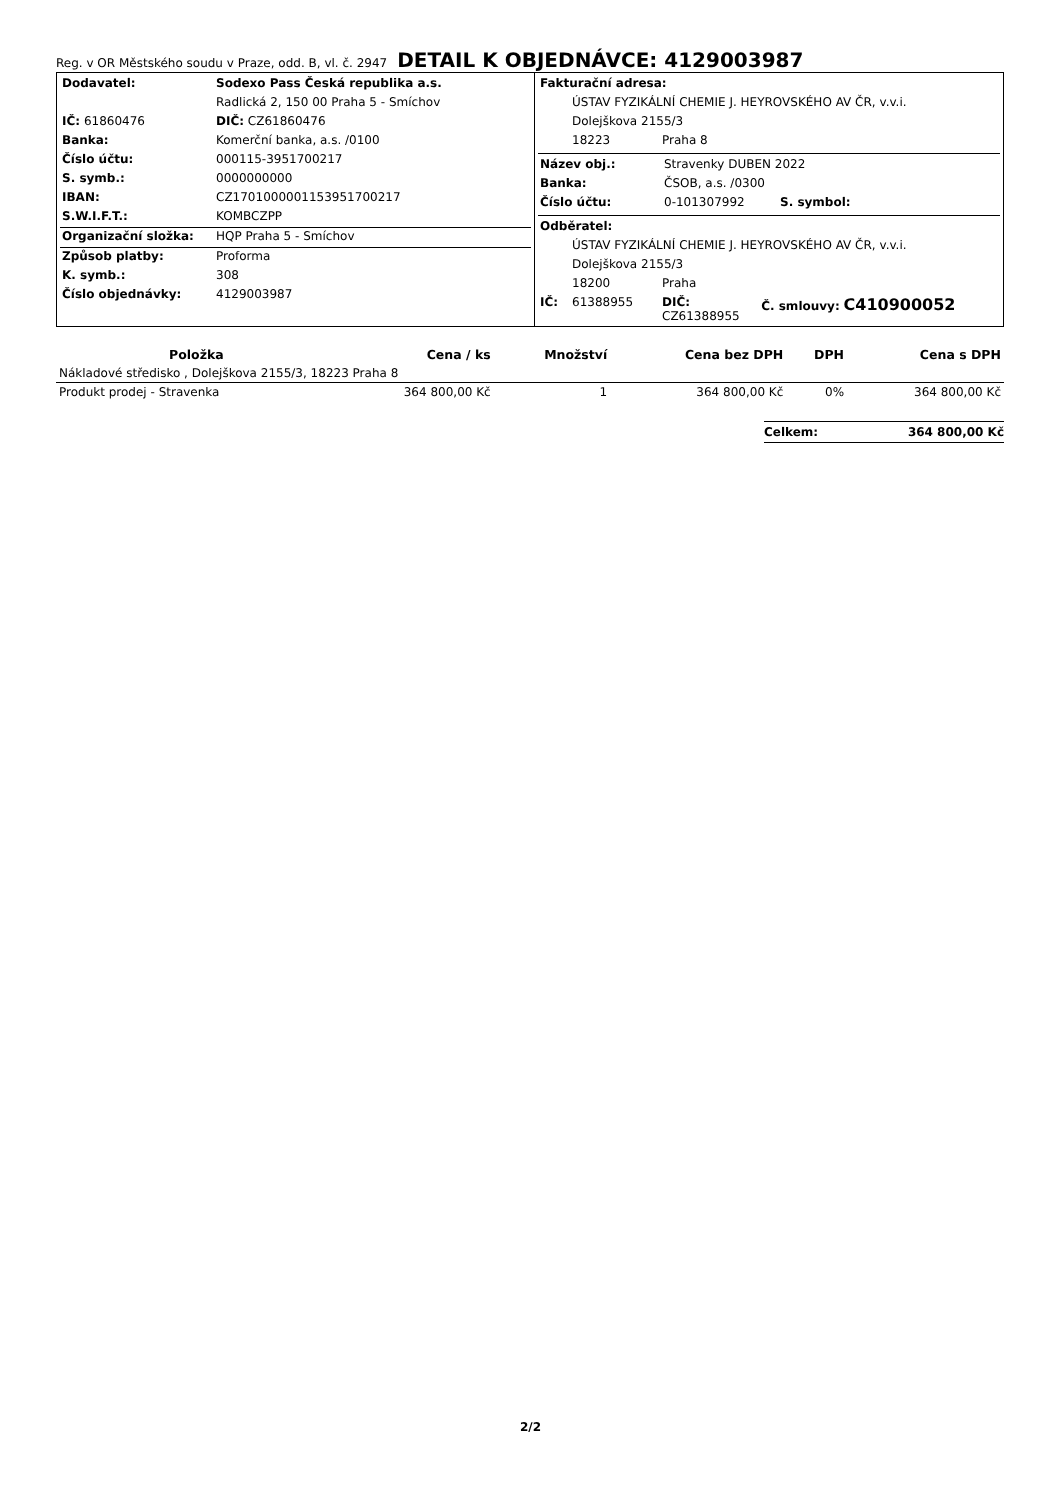Reg. v OR Městského soudu v Praze, odd. B, vl. č. 2947
DETAIL K OBJEDNÁVCE: 4129003987
| Dodavatel: | Sodexo Pass Česká republika a.s. |
| | Radlická 2, 150 00 Praha 5 - Smíchov |
| IČ: 61860476 | DIČ: CZ61860476 |
| Banka: | Komerční banka, a.s. /0100 |
| Číslo účtu: | 000115-3951700217 |
| S. symb.: | 0000000000 |
| IBAN: | CZ1701000001153951700217 |
| S.W.I.F.T.: | KOMBCZPP |
| Organizační složka: | HQP Praha 5 - Smíchov |
| Způsob platby: | Proforma |
| K. symb.: | 308 |
| Číslo objednávky: | 4129003987 |
| Fakturační adresa: | | |
| | ÚSTAV FYZIKÁLNÍ CHEMIE J. HEYROVSKÉHO AV ČR, v.v.i. | |
| | Dolejškova 2155/3 | |
| | 18223 | Praha 8 |
| Název obj.: | Stravenky DUBEN 2022 | |
| Banka: | ČSOB, a.s. /0300 | |
| Číslo účtu: | 0-101307992 | S. symbol: |
| Odběratel: | | | |
| | ÚSTAV FYZIKÁLNÍ CHEMIE J. HEYROVSKÉHO AV ČR, v.v.i. | | |
| | Dolejškova 2155/3 | | |
| | 18200 | Praha | |
| IČ: | 61388955 | DIČ: CZ61388955 | Č. smlouvy: C410900052 |
| Položka | Cena / ks | Množství | Cena bez DPH | DPH | Cena s DPH |
| --- | --- | --- | --- | --- | --- |
| Nákladové středisko , Dolejškova 2155/3, 18223 Praha 8 | | | | | |
| Produkt prodej - Stravenka | 364 800,00 Kč | 1 | 364 800,00 Kč | 0% | 364 800,00 Kč |
Celkem: 364 800,00 Kč
2/2